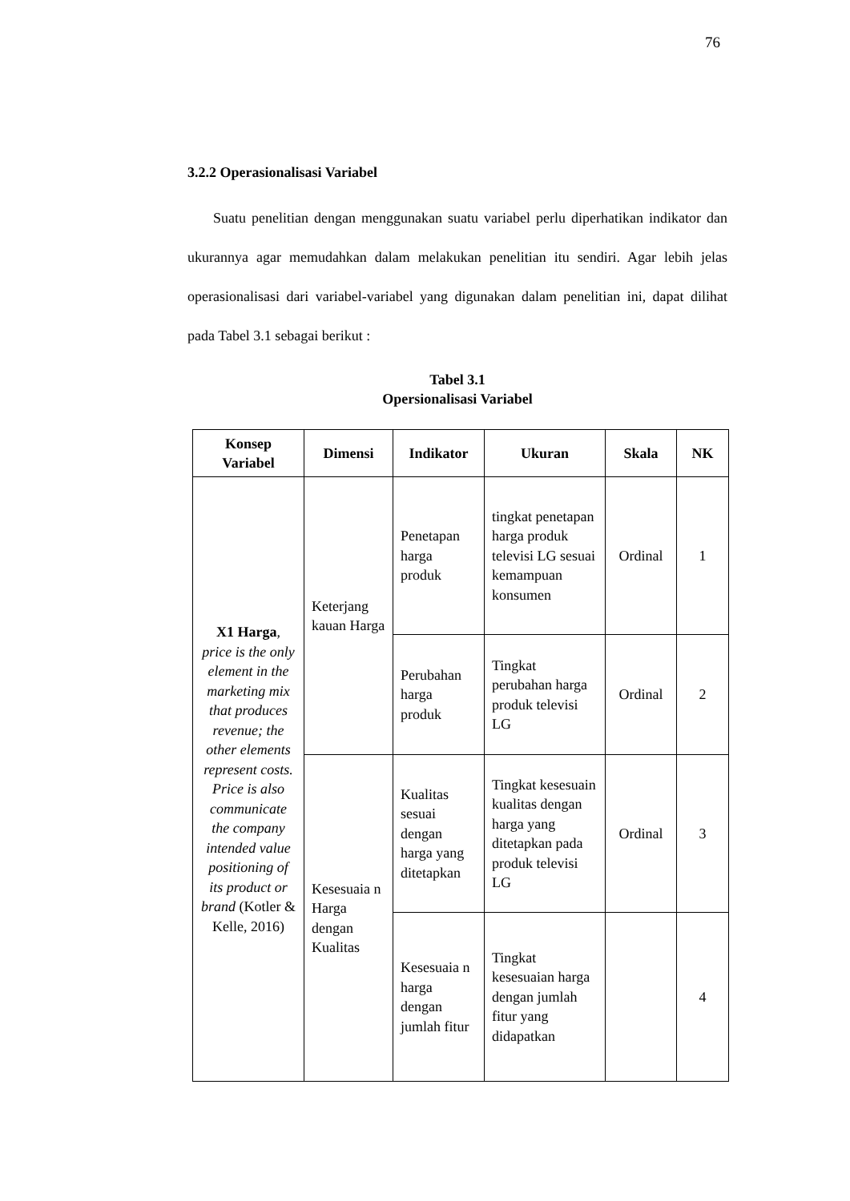76
3.2.2 Operasionalisasi Variabel
Suatu penelitian dengan menggunakan suatu variabel perlu diperhatikan indikator dan ukurannya agar memudahkan dalam melakukan penelitian itu sendiri. Agar lebih jelas operasionalisasi dari variabel-variabel yang digunakan dalam penelitian ini, dapat dilihat pada Tabel 3.1 sebagai berikut :
Tabel 3.1
Opersionalisasi Variabel
| Konsep Variabel | Dimensi | Indikator | Ukuran | Skala | NK |
| --- | --- | --- | --- | --- | --- |
| X1 Harga , price is the only element in the marketing mix that produces revenue; the other elements represent costs. Price is also communicate the company intended value positioning of its product or brand (Kotler & Kelle, 2016) | Keterjang kauan Harga | Penetapan harga produk | tingkat penetapan harga produk televisi LG sesuai kemampuan konsumen | Ordinal | 1 |
| | | Perubahan harga produk | Tingkat perubahan harga produk televisi LG | Ordinal | 2 |
| | Kesesuaia n Harga dengan Kualitas | Kualitas sesuai dengan harga yang ditetapkan | Tingkat kesesuain kualitas dengan harga yang ditetapkan pada produk televisi LG | Ordinal | 3 |
| | | Kesesuaia n harga dengan jumlah fitur | Tingkat kesesuaian harga dengan jumlah fitur yang didapatkan | | 4 |